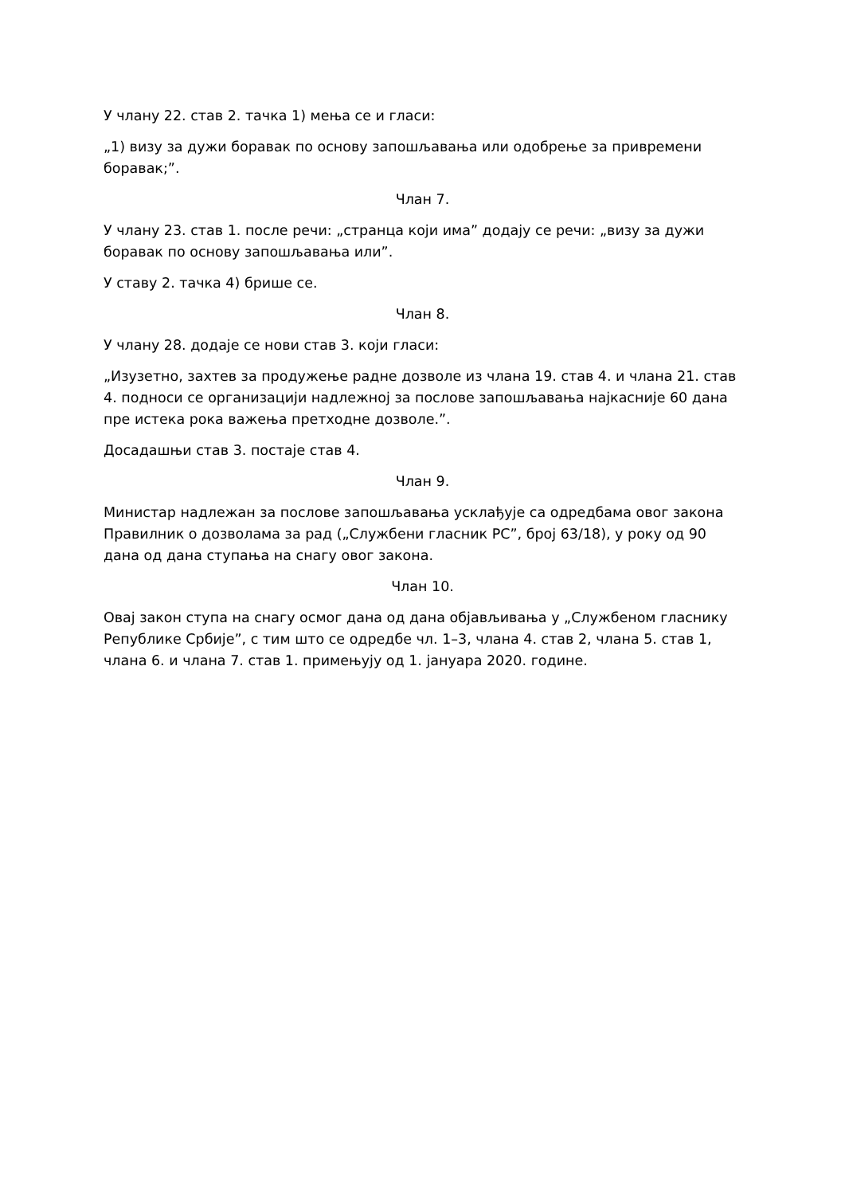У члану 22. став 2. тачка 1) мења се и гласи:
„1) визу за дужи боравак по основу запошљавања или одобрење за привремени боравак;”.
Члан 7.
У члану 23. став 1. после речи: „странца који има” додају се речи: „визу за дужи боравак по основу запошљавања или”.
У ставу 2. тачка 4) брише се.
Члан 8.
У члану 28. додаје се нови став 3. који гласи:
„Изузетно, захтев за продужење радне дозволе из члана 19. став 4. и члана 21. став 4. подноси се организацији надлежној за послове запошљавања најкасније 60 дана пре истека рока важења претходне дозволе.”.
Досадашњи став 3. постаје став 4.
Члан 9.
Министар надлежан за послове запошљавања усклађује са одредбама овог закона Правилник о дозволама за рад („Службени гласник РС”, број 63/18), у року од 90 дана од дана ступања на снагу овог закона.
Члан 10.
Овај закон ступа на снагу осмог дана од дана објављивања у „Службеном гласнику Републике Србије”, с тим што се одредбе чл. 1–3, члана 4. став 2, члана 5. став 1, члана 6. и члана 7. став 1. примењују од 1. јануара 2020. године.